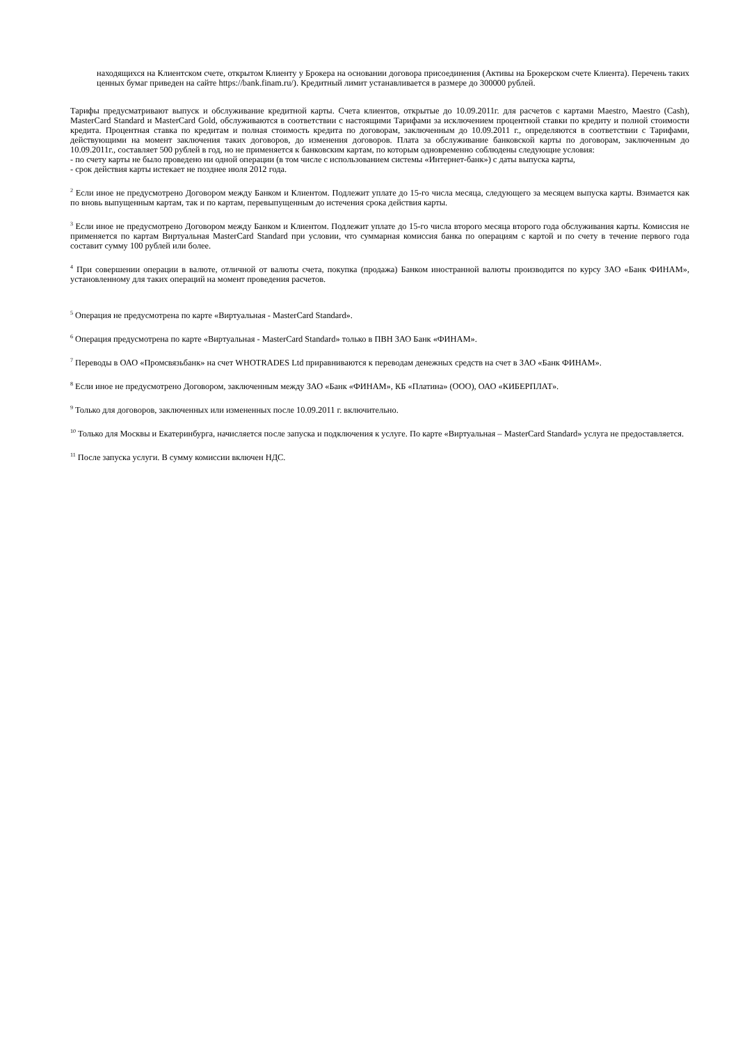находящихся на Клиентском счете, открытом Клиенту у Брокера на основании договора присоединения (Активы на Брокерском счете Клиента). Перечень таких ценных бумаг приведен на сайте https://bank.finam.ru/). Кредитный лимит устанавливается в размере до 300000 рублей.
Тарифы предусматривают выпуск и обслуживание кредитной карты. Счета клиентов, открытые до 10.09.2011г. для расчетов с картами Maestro, Maestro (Cash), MasterCard Standard и MasterCard Gold, обслуживаются в соответствии с настоящими Тарифами за исключением процентной ставки по кредиту и полной стоимости кредита. Процентная ставка по кредитам и полная стоимость кредита по договорам, заключенным до 10.09.2011 г., определяются в соответствии с Тарифами, действующими на момент заключения таких договоров, до изменения договоров. Плата за обслуживание банковской карты по договорам, заключенным до 10.09.2011г., составляет 500 рублей в год, но не применяется к банковским картам, по которым одновременно соблюдены следующие условия:
- по счету карты не было проведено ни одной операции (в том числе с использованием системы «Интернет-банк») с даты выпуска карты,
- срок действия карты истекает не позднее июля 2012 года.
<sup>2</sup> Если иное не предусмотрено Договором между Банком и Клиентом. Подлежит уплате до 15-го числа месяца, следующего за месяцем выпуска карты. Взимается как по вновь выпущенным картам, так и по картам, перевыпущенным до истечения срока действия карты.
<sup>3</sup> Если иное не предусмотрено Договором между Банком и Клиентом. Подлежит уплате до 15-го числа второго месяца второго года обслуживания карты. Комиссия не применяется по картам Виртуальная MasterCard Standard при условии, что суммарная комиссия банка по операциям с картой и по счету в течение первого года составит сумму 100 рублей или более.
<sup>4</sup> При совершении операции в валюте, отличной от валюты счета, покупка (продажа) Банком иностранной валюты производится по курсу ЗАО «Банк ФИНАМ», установленному для таких операций на момент проведения расчетов.
<sup>5</sup> Операция не предусмотрена по карте «Виртуальная - MasterCard Standard».
<sup>6</sup> Операция предусмотрена по карте «Виртуальная - MasterCard Standard» только в ПВН ЗАО Банк «ФИНАМ».
<sup>7</sup> Переводы в ОАО «Промсвязьбанк» на счет WHOTRADES Ltd приравниваются к переводам денежных средств на счет в ЗАО «Банк ФИНАМ».
<sup>8</sup> Если иное не предусмотрено Договором, заключенным между ЗАО «Банк «ФИНАМ», КБ «Платина» (ООО), ОАО «КИБЕРПЛАТ».
<sup>9</sup> Только для договоров, заключенных или измененных после 10.09.2011 г. включительно.
<sup>10</sup> Только для Москвы и Екатеринбурга, начисляется после запуска и подключения к услуге. По карте «Виртуальная – MasterCard Standard» услуга не предоставляется.
<sup>11</sup> После запуска услуги. В сумму комиссии включен НДС.